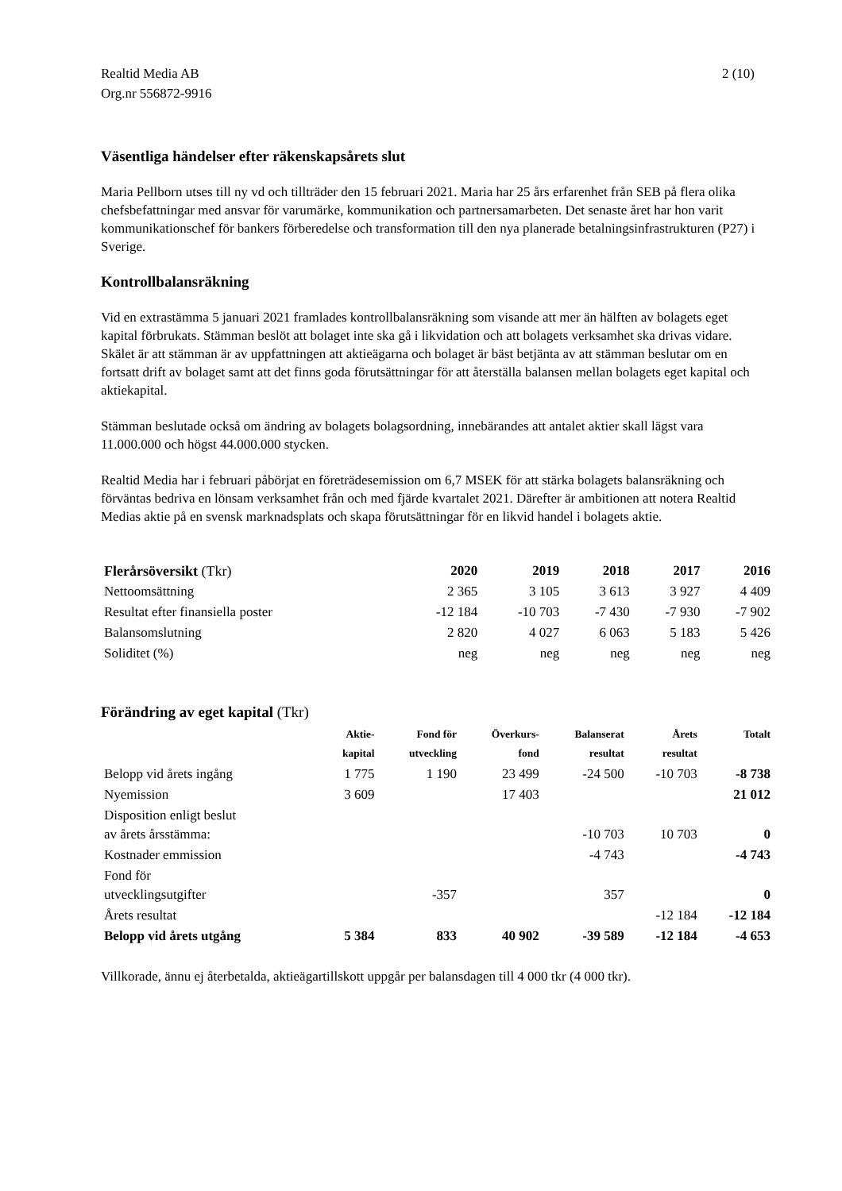Realtid Media AB
Org.nr 556872-9916
2 (10)
Väsentliga händelser efter räkenskapsårets slut
Maria Pellborn utses till ny vd och tillträder den 15 februari 2021. Maria har 25 års erfarenhet från SEB på flera olika chefsbefattningar med ansvar för varumärke, kommunikation och partnersamarbeten. Det senaste året har hon varit kommunikationschef för bankers förberedelse och transformation till den nya planerade betalningsinfrastrukturen (P27) i Sverige.
Kontrollbalansräkning
Vid en extrastämma 5 januari 2021 framlades kontrollbalansräkning som visande att mer än hälften av bolagets eget kapital förbrukats. Stämman beslöt att bolaget inte ska gå i likvidation och att bolagets verksamhet ska drivas vidare. Skälet är att stämman är av uppfattningen att aktieägarna och bolaget är bäst betjänta av att stämman beslutar om en fortsatt drift av bolaget samt att det finns goda förutsättningar för att återställa balansen mellan bolagets eget kapital och aktiekapital.
Stämman beslutade också om ändring av bolagets bolagsordning, innebärandes att antalet aktier skall lägst vara 11.000.000 och högst 44.000.000 stycken.
Realtid Media har i februari påbörjat en företrädesemission om 6,7 MSEK för att stärka bolagets balansräkning och förväntas bedriva en lönsam verksamhet från och med fjärde kvartalet 2021. Därefter är ambitionen att notera Realtid Medias aktie på en svensk marknadsplats och skapa förutsättningar för en likvid handel i bolagets aktie.
| Flerårsöversikt (Tkr) | 2020 | 2019 | 2018 | 2017 | 2016 |
| --- | --- | --- | --- | --- | --- |
| Nettoomsättning | 2 365 | 3 105 | 3 613 | 3 927 | 4 409 |
| Resultat efter finansiella poster | -12 184 | -10 703 | -7 430 | -7 930 | -7 902 |
| Balansomslutning | 2 820 | 4 027 | 6 063 | 5 183 | 5 426 |
| Soliditet (%) | neg | neg | neg | neg | neg |
Förändring av eget kapital (Tkr)
| | Aktie- kapital | Fond för utveckling | Överkurs- fond | Balanserat resultat | Årets resultat | Totalt |
| --- | --- | --- | --- | --- | --- | --- |
| Belopp vid årets ingång | 1 775 | 1 190 | 23 499 | -24 500 | -10 703 | -8 738 |
| Nyemission | 3 609 | | 17 403 | | | 21 012 |
| Disposition enligt beslut av årets årsstämma: | | | | -10 703 | 10 703 | 0 |
| Kostnader emmission | | | | -4 743 | | -4 743 |
| Fond för utvecklingsutgifter | | -357 | | 357 | | 0 |
| Årets resultat | | | | | -12 184 | -12 184 |
| Belopp vid årets utgång | 5 384 | 833 | 40 902 | -39 589 | -12 184 | -4 653 |
Villkorade, ännu ej återbetalda, aktieägartillskott uppgår per balansdagen till 4 000 tkr (4 000 tkr).